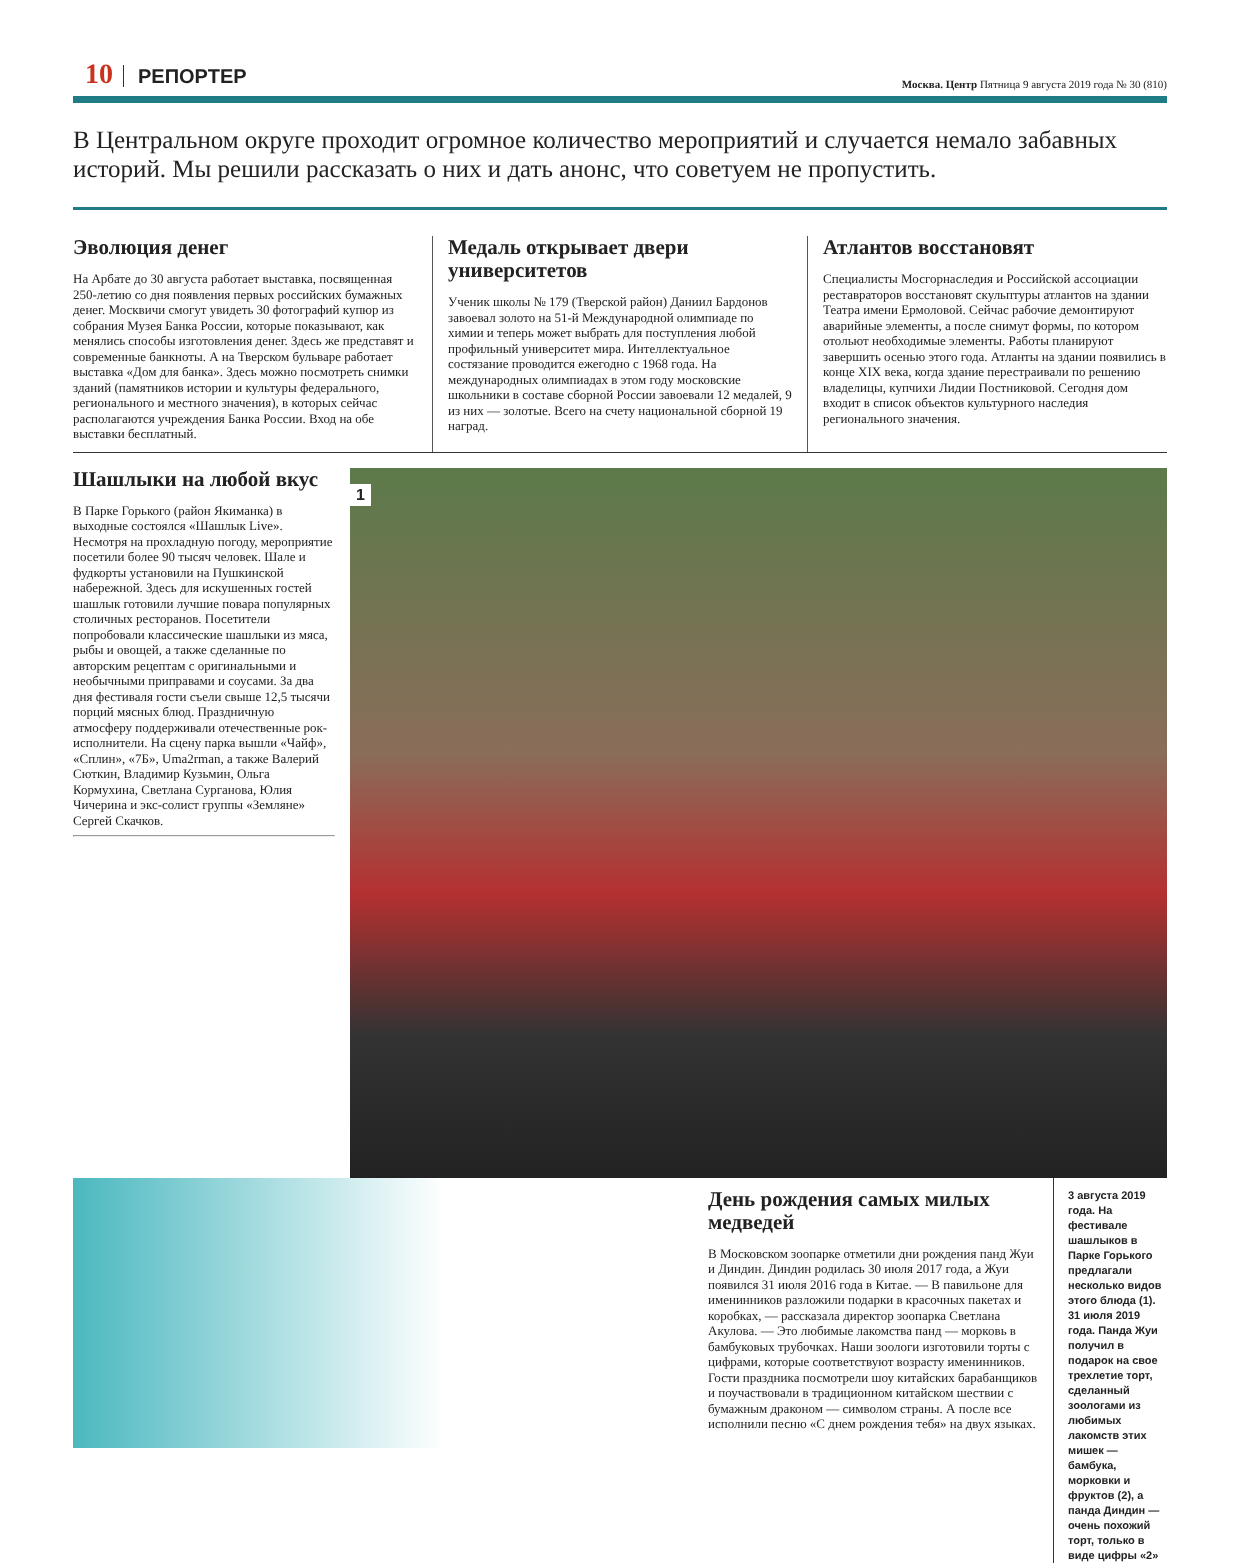10 РЕПОРТЕР
Москва. Центр Пятница 9 августа 2019 года № 30 (810)
В Центральном округе проходит огромное количество мероприятий и случается немало забавных историй. Мы решили рассказать о них и дать анонс, что советуем не пропустить.
Эволюция денег
На Арбате до 30 августа работает выставка, посвященная 250-летию со дня появления первых российских бумажных денег. Москвичи смогут увидеть 30 фотографий купюр из собрания Музея Банка России, которые показывают, как менялись способы изготовления денег. Здесь же представят и современные банкноты. А на Тверском бульваре работает выставка «Дом для банка». Здесь можно посмотреть снимки зданий (памятников истории и культуры федерального, регионального и местного значения), в которых сейчас располагаются учреждения Банка России. Вход на обе выставки бесплатный.
Медаль открывает двери университетов
Ученик школы № 179 (Тверской район) Даниил Бардонов завоевал золото на 51-й Международной олимпиаде по химии и теперь может выбрать для поступления любой профильный университет мира. Интеллектуальное состязание проводится ежегодно с 1968 года. На международных олимпиадах в этом году московские школьники в составе сборной России завоевали 12 медалей, 9 из них — золотые. Всего на счету национальной сборной 19 наград.
Атлантов восстановят
Специалисты Мосгорнаследия и Российской ассоциации реставраторов восстановят скульптуры атлантов на здании Театра имени Ермоловой. Сейчас рабочие демонтируют аварийные элементы, а после снимут формы, по котором отольют необходимые элементы. Работы планируют завершить осенью этого года. Атланты на здании появились в конце XIX века, когда здание перестраивали по решению владелицы, купчихи Лидии Постниковой. Сегодня дом входит в список объектов культурного наследия регионального значения.
Шашлыки на любой вкус
В Парке Горького (район Якиманка) в выходные состоялся «Шашлык Live». Несмотря на прохладную погоду, мероприятие посетили более 90 тысяч человек. Шале и фудкорты установили на Пушкинской набережной. Здесь для искушенных гостей шашлык готовили лучшие повара популярных столичных ресторанов. Посетители попробовали классические шашлыки из мяса, рыбы и овощей, а также сделанные по авторским рецептам с оригинальными и необычными приправами и соусами. За два дня фестиваля гости съели свыше 12,5 тысячи порций мясных блюд. Праздничную атмосферу поддерживали отечественные рок-исполнители. На сцену парка вышли «Чайф», «Сплин», «7Б», Uma2rman, а также Валерий Сюткин, Владимир Кузьмин, Ольга Кормухина, Светлана Сурганова, Юлия Чичерина и экс-солист группы «Земляне» Сергей Скачков.
1
День рождения самых милых медведей
В Московском зоопарке отметили дни рождения панд Жуи и Диндин. Диндин родилась 30 июля 2017 года, а Жуи появился 31 июля 2016 года в Китае. — В павильоне для именинников разложили подарки в красочных пакетах и коробках, — рассказала директор зоопарка Светлана Акулова. — Это любимые лакомства панд — морковь в бамбуковых трубочках. Наши зоологи изготовили торты с цифрами, которые соответствуют возрасту именинников. Гости праздника посмотрели шоу китайских барабанщиков и поучаствовали в традиционном китайском шествии с бумажным драконом — символом страны. А после все исполнили песню «С днем рождения тебя» на двух языках.
3 августа 2019 года. На фестивале шашлыков в Парке Горького предлагали несколько видов этого блюда (1). 31 июля 2019 года. Панда Жуи получил в подарок на свое трехлетие торт, сделанный зоологами из любимых лакомств этих мишек — бамбука, морковки и фруктов (2), а панда Диндин — очень похожий торт, только в виде цифры «2»